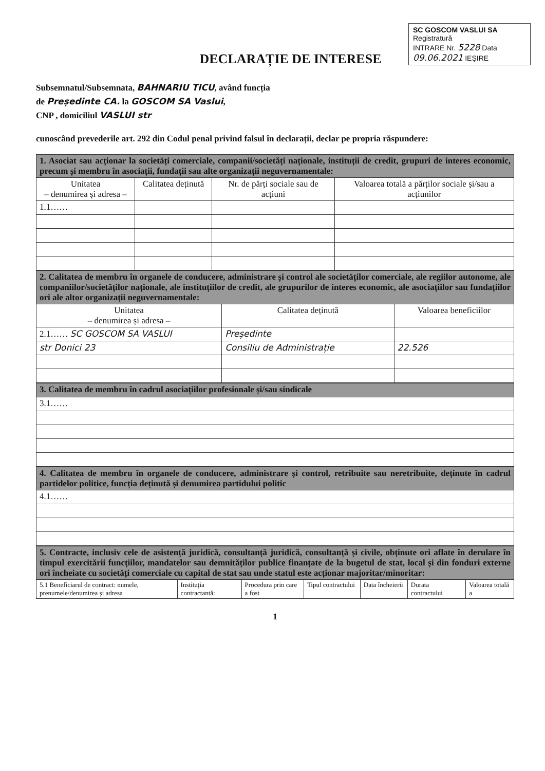SC GOSCOM VASLUI SA
Registratură
INTRARE Nr. 5228 Data 09.06.2021 IEȘIRE
DECLARAȚIE DE INTERESE
Subsemnatul/Subsemnata, BAHNARIU TICU, având funcția
de Președinte CA. la GOSCOM SA Vaslui,
CNP , domiciliul VASLUI str
cunoscând prevederile art. 292 din Codul penal privind falsul în declarații, declar pe propria răspundere:
| 1. Asociat sau acționar la societăți comerciale, companii/societăți naționale, instituții de credit, grupuri de interes economic, precum și membru în asociații, fundații sau alte organizații neguvernamentale: | | | |
| Unitatea – denumirea și adresa – | Calitatea deținută | Nr. de părți sociale sau de acțiuni | Valoarea totală a părților sociale și/sau a acțiunilor |
| 1.1…… | | | |
| 2. Calitatea de membru în organele de conducere, administrare și control ale societăților comerciale, ale regiilor autonome, ale companiilor/societăților naționale, ale instituțiilor de credit, ale grupurilor de interes economic, ale asociațiilor sau fundațiilor ori ale altor organizații neguvernamentale: | | |
| Unitatea – denumirea și adresa – | Calitatea deținută | Valoarea beneficiilor |
| 2.1…… SC GOSCOM SA VASLUI | Președinte | |
| str Donici 23 | Consiliu de Administrație | 22.526 |
| 3. Calitatea de membru în cadrul asociațiilor profesionale și/sau sindicale |
| 3.1…… |
| 4. Calitatea de membru în organele de conducere, administrare și control, retribuite sau neretribuite, deținute în cadrul partidelor politice, funcția deținută și denumirea partidului politic |
| 4.1…… |
| 5. Contracte, inclusiv cele de asistență juridică, consultanță juridică, consultanță și civile, obținute ori aflate în derulare în timpul exercitării funcțiilor, mandatelor sau demnităților publice finanțate de la bugetul de stat, local și din fonduri externe ori încheiate cu societăți comerciale cu capital de stat sau unde statul este acționar majoritar/minoritar: | | | | | | |
| 5.1 Beneficiarul de contract: numele, prenumele/denumirea și adresa | Instituția contractantă: | Procedura prin care a fost | Tipul contractului | Data încheierii | Durata contractului | Valoarea totală a |
1